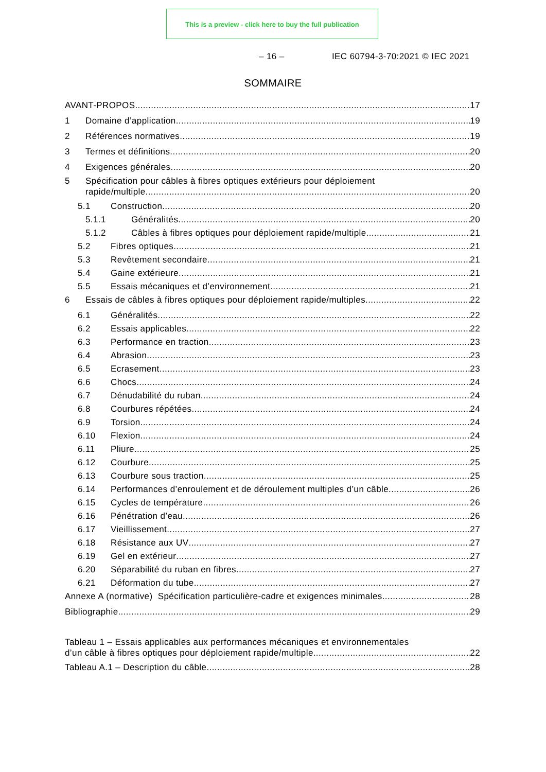This is a preview - click here to buy the full publication
– 16 – IEC 60794-3-70:2021 © IEC 2021
SOMMAIRE
AVANT-PROPOS 17
1 Domaine d’application 19
2 Références normatives 19
3 Termes et définitions 20
4 Exigences générales 20
5 Spécification pour câbles à fibres optiques extérieurs pour déploiement
rapide/multiple 20
5.1 Construction 20
5.1.1 Généralités 20
5.1.2 Câbles à fibres optiques pour déploiement rapide/multiple 21
5.2 Fibres optiques 21
5.3 Revêtement secondaire 21
5.4 Gaine extérieure 21
5.5 Essais mécaniques et d’environnement 21
6 Essais de câbles à fibres optiques pour déploiement rapide/multiples 22
6.1 Généralités 22
6.2 Essais applicables 22
6.3 Performance en traction 23
6.4 Abrasion 23
6.5 Ecrasement 23
6.6 Chocs 24
6.7 Dénudabilité du ruban 24
6.8 Courbures répétées 24
6.9 Torsion 24
6.10 Flexion 24
6.11 Pliure 25
6.12 Courbure 25
6.13 Courbure sous traction 25
6.14 Performances d’enroulement et de déroulement multiples d’un câble 26
6.15 Cycles de température 26
6.16 Pénétration d’eau 26
6.17 Vieillissement 27
6.18 Résistance aux UV 27
6.19 Gel en extérieur 27
6.20 Séparabilité du ruban en fibres 27
6.21 Déformation du tube 27
Annexe A (normative) Spécification particulière-cadre et exigences minimales 28
Bibliographie 29
Tableau 1 – Essais applicables aux performances mécaniques et environnementales
d’un câble à fibres optiques pour déploiement rapide/multiple 22
Tableau A.1 – Description du câble 28